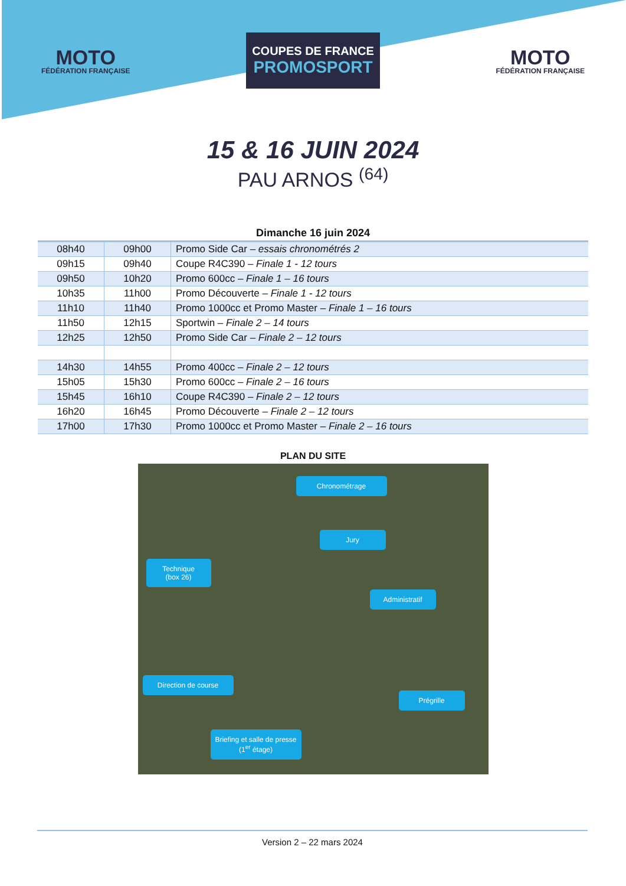MOTO
FÉDÉRATION FRANÇAISE
COUPES DE FRANCE
PROMOSPORT
MOTO
FÉDÉRATION FRANÇAISE
15 & 16 JUIN 2024
PAU ARNOS <sup>(64)</sup>
Dimanche 16 juin 2024
| 08h40 | 09h00 | Promo Side Car – essais chronométrés 2 |
| 09h15 | 09h40 | Coupe R4C390 – Finale 1 - 12 tours |
| 09h50 | 10h20 | Promo 600cc – Finale 1 – 16 tours |
| 10h35 | 11h00 | Promo Découverte – Finale 1 - 12 tours |
| 11h10 | 11h40 | Promo 1000cc et Promo Master – Finale 1 – 16 tours |
| 11h50 | 12h15 | Sportwin – Finale 2 – 14 tours |
| 12h25 | 12h50 | Promo Side Car – Finale 2 – 12 tours |
| 14h30 | 14h55 | Promo 400cc – Finale 2 – 12 tours |
| 15h05 | 15h30 | Promo 600cc – Finale 2 – 16 tours |
| 15h45 | 16h10 | Coupe R4C390 – Finale 2 – 12 tours |
| 16h20 | 16h45 | Promo Découverte – Finale 2 – 12 tours |
| 17h00 | 17h30 | Promo 1000cc et Promo Master – Finale 2 – 16 tours |
PLAN DU SITE
Chronométrage
Jury
Technique
(box 26)
Administratif
Direction de course
Prégrille
Briefing et salle de presse (1<sup>er</sup> étage)
Version 2 – 22 mars 2024